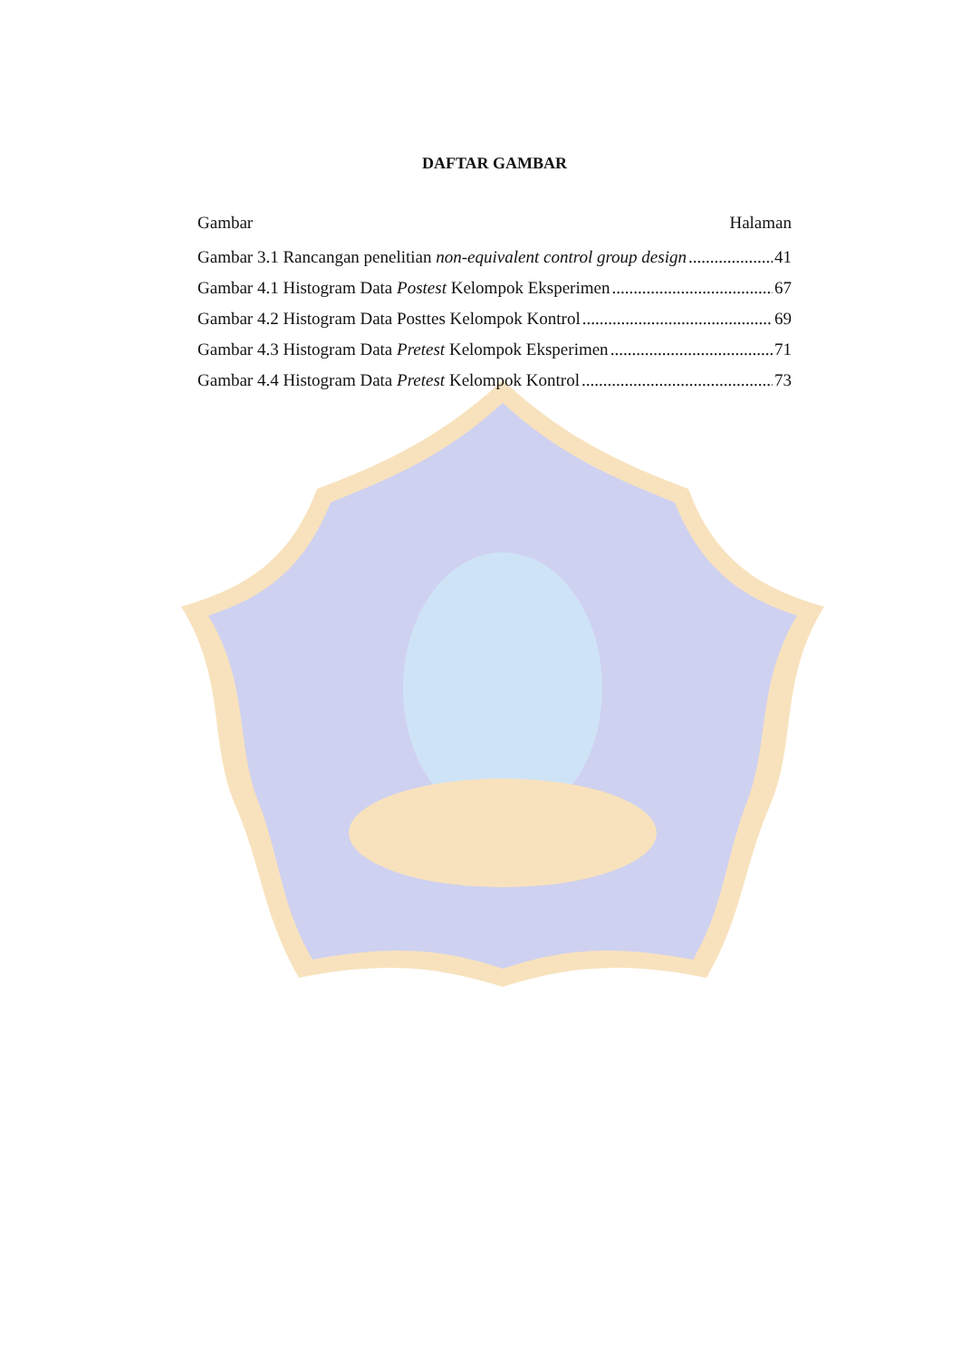DAFTAR GAMBAR
Gambar Halaman
Gambar 3.1 Rancangan penelitian non-equivalent control group design 41
Gambar 4.1 Histogram Data Postest Kelompok Eksperimen 67
Gambar 4.2 Histogram Data Posttes Kelompok Kontrol 69
Gambar 4.3 Histogram Data Pretest Kelompok Eksperimen 71
Gambar 4.4 Histogram Data Pretest Kelompok Kontrol 73